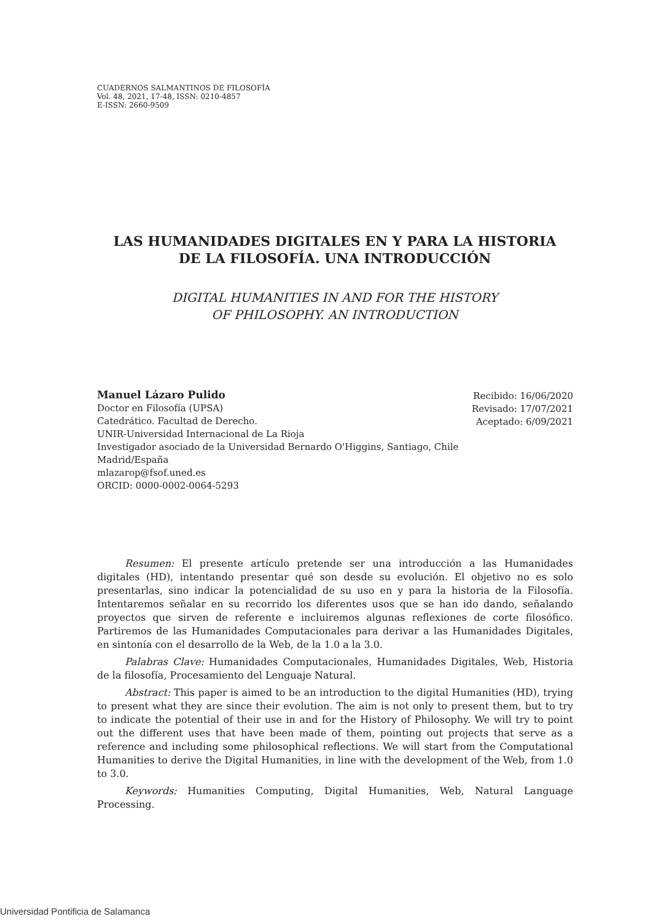CUADERNOS SALMANTINOS DE FILOSOFÍA
Vol. 48, 2021, 17-48, ISSN: 0210-4857
E-ISSN: 2660-9509
LAS HUMANIDADES DIGITALES EN Y PARA LA HISTORIA
DE LA FILOSOFÍA. UNA INTRODUCCIÓN
DIGITAL HUMANITIES IN AND FOR THE HISTORY
OF PHILOSOPHY. AN INTRODUCTION
Manuel Lázaro Pulido
Doctor en Filosofía (UPSA)
Catedrático. Facultad de Derecho.
UNIR-Universidad Internacional de La Rioja
Investigador asociado de la Universidad Bernardo O'Higgins, Santiago, Chile
Madrid/España
mlazarop@fsof.uned.es
ORCID: 0000-0002-0064-5293
Recibido: 16/06/2020
Revisado: 17/07/2021
Aceptado: 6/09/2021
Resumen: El presente artículo pretende ser una introducción a las Humanidades digitales (HD), intentando presentar qué son desde su evolución. El objetivo no es solo presentarlas, sino indicar la potencialidad de su uso en y para la historia de la Filosofía. Intentaremos señalar en su recorrido los diferentes usos que se han ido dando, señalando proyectos que sirven de referente e incluiremos algunas reflexiones de corte filosófico. Partiremos de las Humanidades Computacionales para derivar a las Humanidades Digitales, en sintonía con el desarrollo de la Web, de la 1.0 a la 3.0.
Palabras Clave: Humanidades Computacionales, Humanidades Digitales, Web, Historia de la filosofía, Procesamiento del Lenguaje Natural.
Abstract: This paper is aimed to be an introduction to the digital Humanities (HD), trying to present what they are since their evolution. The aim is not only to present them, but to try to indicate the potential of their use in and for the History of Philosophy. We will try to point out the different uses that have been made of them, pointing out projects that serve as a reference and including some philosophical reflections. We will start from the Computational Humanities to derive the Digital Humanities, in line with the development of the Web, from 1.0 to 3.0.
Keywords: Humanities Computing, Digital Humanities, Web, Natural Language Processing.
Universidad Pontificia de Salamanca